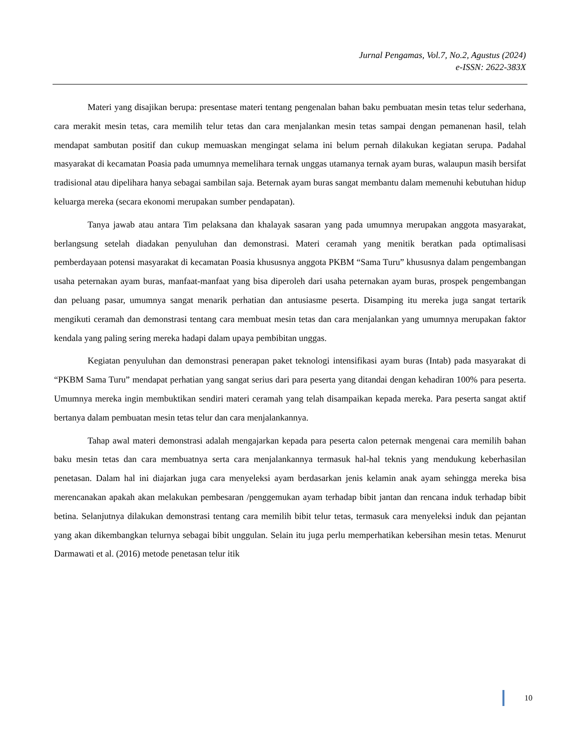Jurnal Pengamas, Vol.7, No.2, Agustus (2024)
e-ISSN: 2622-383X
Materi yang disajikan berupa: presentase materi tentang pengenalan bahan baku pembuatan mesin tetas telur sederhana, cara merakit mesin tetas, cara memilih telur tetas dan cara menjalankan mesin tetas sampai dengan pemanenan hasil, telah mendapat sambutan positif dan cukup memuaskan mengingat selama ini belum pernah dilakukan kegiatan serupa. Padahal masyarakat di kecamatan Poasia pada umumnya memelihara ternak unggas utamanya ternak ayam buras, walaupun masih bersifat tradisional atau dipelihara hanya sebagai sambilan saja. Beternak ayam buras sangat membantu dalam memenuhi kebutuhan hidup keluarga mereka (secara ekonomi merupakan sumber pendapatan).
Tanya jawab atau antara Tim pelaksana dan khalayak sasaran yang pada umumnya merupakan anggota masyarakat, berlangsung setelah diadakan penyuluhan dan demonstrasi. Materi ceramah yang menitik beratkan pada optimalisasi pemberdayaan potensi masyarakat di kecamatan Poasia khususnya anggota PKBM “Sama Turu” khususnya dalam pengembangan usaha peternakan ayam buras, manfaat-manfaat yang bisa diperoleh dari usaha peternakan ayam buras, prospek pengembangan dan peluang pasar, umumnya sangat menarik perhatian dan antusiasme peserta. Disamping itu mereka juga sangat tertarik mengikuti ceramah dan demonstrasi tentang cara membuat mesin tetas dan cara menjalankan yang umumnya merupakan faktor kendala yang paling sering mereka hadapi dalam upaya pembibitan unggas.
Kegiatan penyuluhan dan demonstrasi penerapan paket teknologi intensifikasi ayam buras (Intab) pada masyarakat di “PKBM Sama Turu” mendapat perhatian yang sangat serius dari para peserta yang ditandai dengan kehadiran 100% para peserta. Umumnya mereka ingin membuktikan sendiri materi ceramah yang telah disampaikan kepada mereka. Para peserta sangat aktif bertanya dalam pembuatan mesin tetas telur dan cara menjalankannya.
Tahap awal materi demonstrasi adalah mengajarkan kepada para peserta calon peternak mengenai cara memilih bahan baku mesin tetas dan cara membuatnya serta cara menjalankannya termasuk hal-hal teknis yang mendukung keberhasilan penetasan. Dalam hal ini diajarkan juga cara menyeleksi ayam berdasarkan jenis kelamin anak ayam sehingga mereka bisa merencanakan apakah akan melakukan pembesaran /penggemukan ayam terhadap bibit jantan dan rencana induk terhadap bibit betina. Selanjutnya dilakukan demonstrasi tentang cara memilih bibit telur tetas, termasuk cara menyeleksi induk dan pejantan yang akan dikembangkan telurnya sebagai bibit unggulan. Selain itu juga perlu memperhatikan kebersihan mesin tetas. Menurut Darmawati et al. (2016) metode penetasan telur itik
10